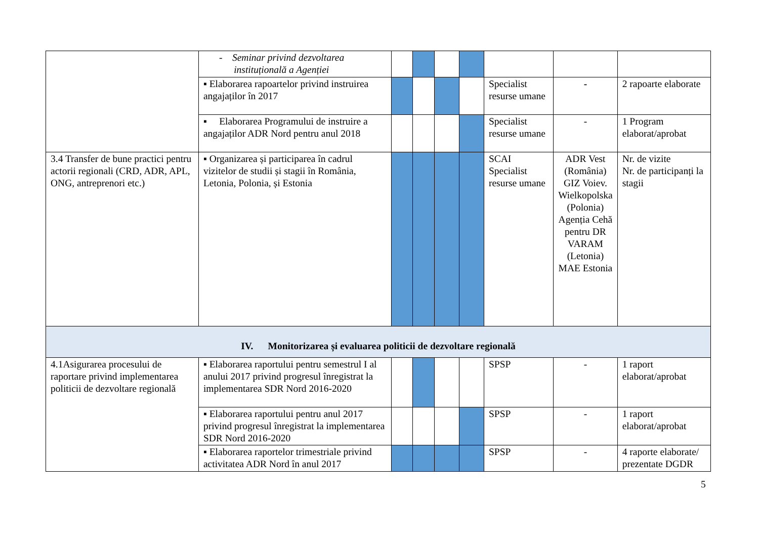| | - Seminar privind dezvoltarea instituțională a Agenției | | | | | | | |
| | ▪ Elaborarea rapoartelor privind instruirea angajaților în 2017 | | | | | Specialist resurse umane | - | 2 rapoarte elaborate |
| | ▪ Elaborarea Programului de instruire a angajaților ADR Nord pentru anul 2018 | | | | | Specialist resurse umane | - | 1 Program elaborat/aprobat |
| 3.4 Transfer de bune practici pentru actorii regionali (CRD, ADR, APL, ONG, antreprenori etc.) | ▪ Organizarea și participarea în cadrul vizitelor de studii și stagii în România, Letonia, Polonia, și Estonia | | | | | SCAI Specialist resurse umane | ADR Vest (România) GIZ Voiev. Wielkopolska (Polonia) Agenția Cehă pentru DR VARAM (Letonia) MAE Estonia | Nr. de vizite Nr. de participanți la stagii |
| IV. Monitorizarea și evaluarea politicii de dezvoltare regională | | | | | | | | |
| 4.1Asigurarea procesului de raportare privind implementarea politicii de dezvoltare regională | ▪ Elaborarea raportului pentru semestrul I al anului 2017 privind progresul înregistrat la implementarea SDR Nord 2016-2020 | | | | | SPSP | - | 1 raport elaborat/aprobat |
| | ▪ Elaborarea raportului pentru anul 2017 privind progresul înregistrat la implementarea SDR Nord 2016-2020 | | | | | SPSP | - | 1 raport elaborat/aprobat |
| | ▪ Elaborarea raportelor trimestriale privind activitatea ADR Nord în anul 2017 | | | | | SPSP | - | 4 raporte elaborate/ prezentate DGDR |
5